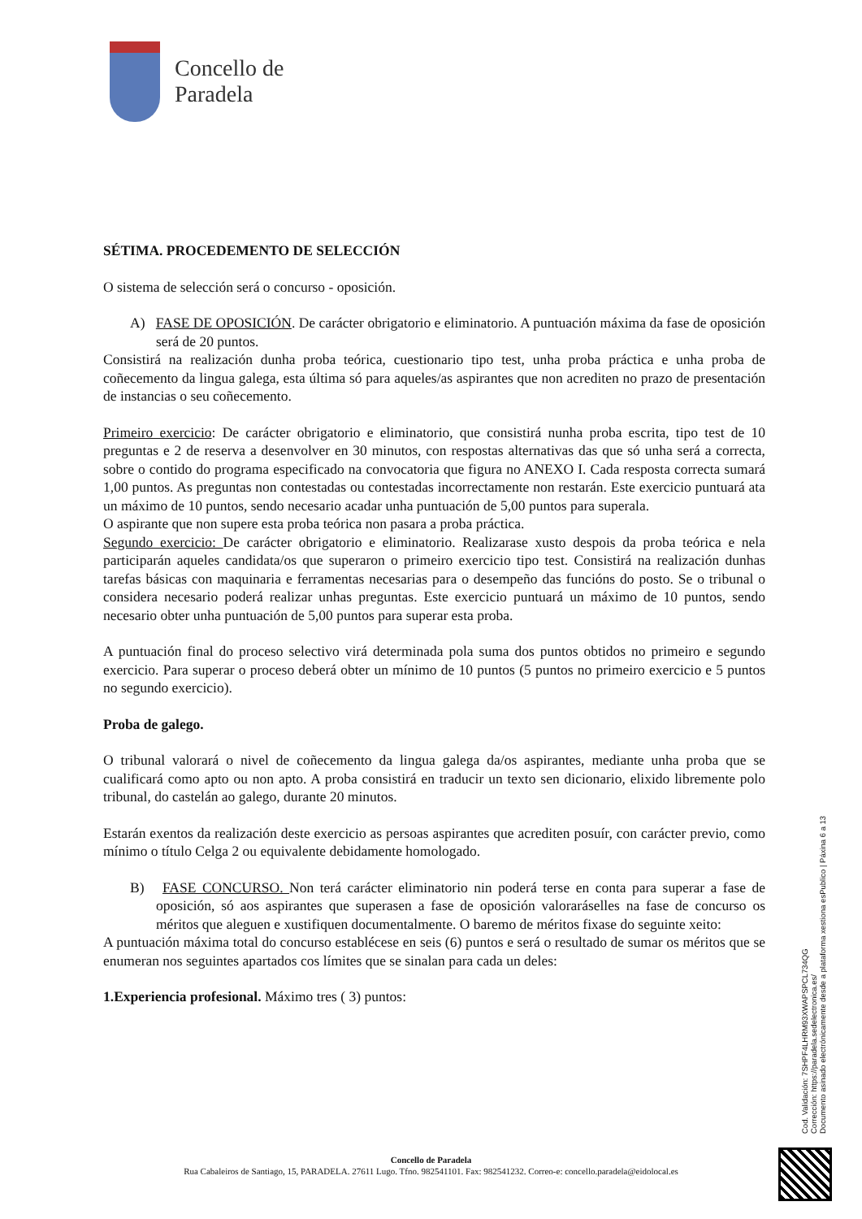Concello de
Paradela
SÉTIMA. PROCEDEMENTO DE SELECCIÓN
O sistema de selección será o concurso - oposición.
A) FASE DE OPOSICIÓN. De carácter obrigatorio e eliminatorio. A puntuación máxima da fase de oposición será de 20 puntos.
Consistirá na realización dunha proba teórica, cuestionario tipo test, unha proba práctica e unha proba de coñecemento da lingua galega, esta última só para aqueles/as aspirantes que non acrediten no prazo de presentación de instancias o seu coñecemento.
Primeiro exercicio: De carácter obrigatorio e eliminatorio, que consistirá nunha proba escrita, tipo test de 10 preguntas e 2 de reserva a desenvolver en 30 minutos, con respostas alternativas das que só unha será a correcta, sobre o contido do programa especificado na convocatoria que figura no ANEXO I. Cada resposta correcta sumará 1,00 puntos. As preguntas non contestadas ou contestadas incorrectamente non restarán. Este exercicio puntuará ata un máximo de 10 puntos, sendo necesario acadar unha puntuación de 5,00 puntos para superala.
O aspirante que non supere esta proba teórica non pasara a proba práctica.
Segundo exercicio: De carácter obrigatorio e eliminatorio. Realizarase xusto despois da proba teórica e nela participarán aqueles candidata/os que superaron o primeiro exercicio tipo test. Consistirá na realización dunhas tarefas básicas con maquinaria e ferramentas necesarias para o desempeño das funcións do posto. Se o tribunal o considera necesario poderá realizar unhas preguntas. Este exercicio puntuará un máximo de 10 puntos, sendo necesario obter unha puntuación de 5,00 puntos para superar esta proba.
A puntuación final do proceso selectivo virá determinada pola suma dos puntos obtidos no primeiro e segundo exercicio. Para superar o proceso deberá obter un mínimo de 10 puntos (5 puntos no primeiro exercicio e 5 puntos no segundo exercicio).
Proba de galego.
O tribunal valorará o nivel de coñecemento da lingua galega da/os aspirantes, mediante unha proba que se cualificará como apto ou non apto. A proba consistirá en traducir un texto sen dicionario, elixido libremente polo tribunal, do castelán ao galego, durante 20 minutos.
Estarán exentos da realización deste exercicio as persoas aspirantes que acrediten posuír, con carácter previo, como mínimo o título Celga 2 ou equivalente debidamente homologado.
B) FASE CONCURSO. Non terá carácter eliminatorio nin poderá terse en conta para superar a fase de oposición, só aos aspirantes que superasen a fase de oposición valoraráselles na fase de concurso os méritos que aleguen e xustifiquen documentalmente. O baremo de méritos fixase do seguinte xeito:
A puntuación máxima total do concurso establécese en seis (6) puntos e será o resultado de sumar os méritos que se enumeran nos seguintes apartados cos límites que se sinalan para cada un deles:
1.Experiencia profesional. Máximo tres ( 3) puntos:
Cod. Validación: 7SHPF4LHRM93XWAPSPCL734QG
Corrección: https://paradela.sedelectronica.es/
Documento asinado electrónicamente desde a plataforma xestiona esPublico | Páxina 6 a 13
Concello de Paradela
Rua Cabaleiros de Santiago, 15, PARADELA. 27611 Lugo. Tfno. 982541101. Fax: 982541232. Correo-e: concello.paradela@eidolocal.es